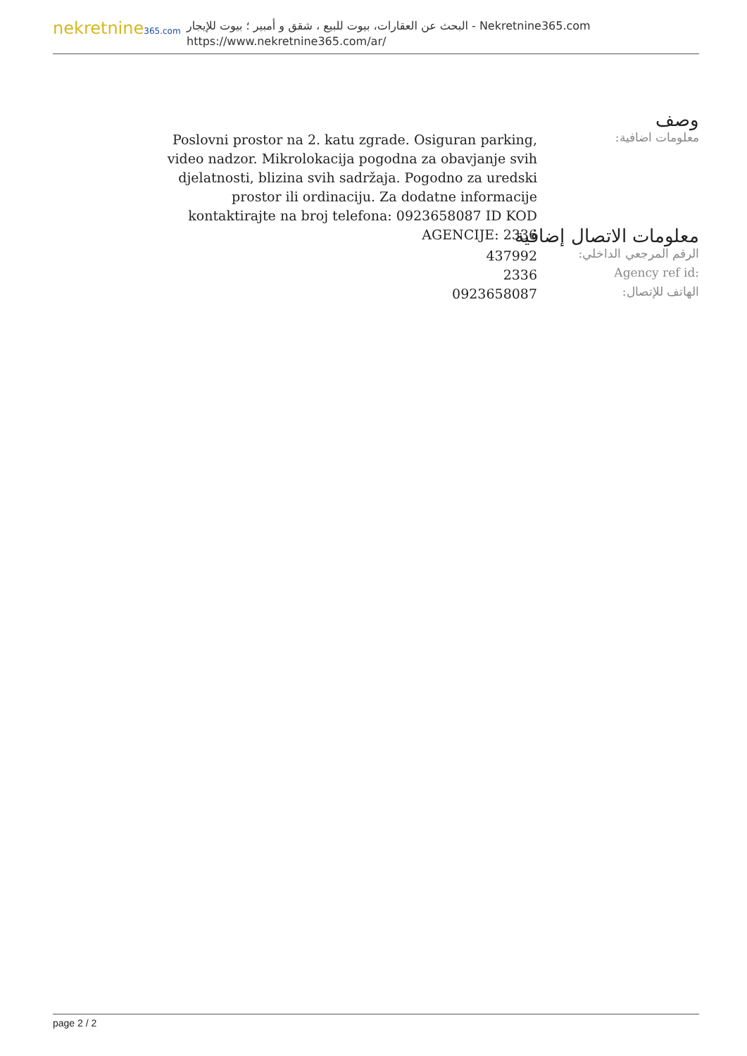nekretnine365.com
البحث عن العقارات، بيوت للبيع ، شقق و أمبير ؛ بيوت للإيجار - Nekretnine365.com
https://www.nekretnine365.com/ar/
وصف
معلومات اضافية:
Poslovni prostor na 2. katu zgrade. Osiguran parking, video nadzor. Mikrolokacija pogodna za obavjanje svih djelatnosti, blizina svih sadržaja. Pogodno za uredski prostor ili ordinaciju. Za dodatne informacije kontaktirajte na broj telefona: 0923658087 ID KOD AGENCIJE: 2336
معلومات الاتصال إضافية
الرقم المرجعي الداخلي:
437992
Agency ref id:
2336
الهاتف للإتصال:
0923658087
page 2 / 2